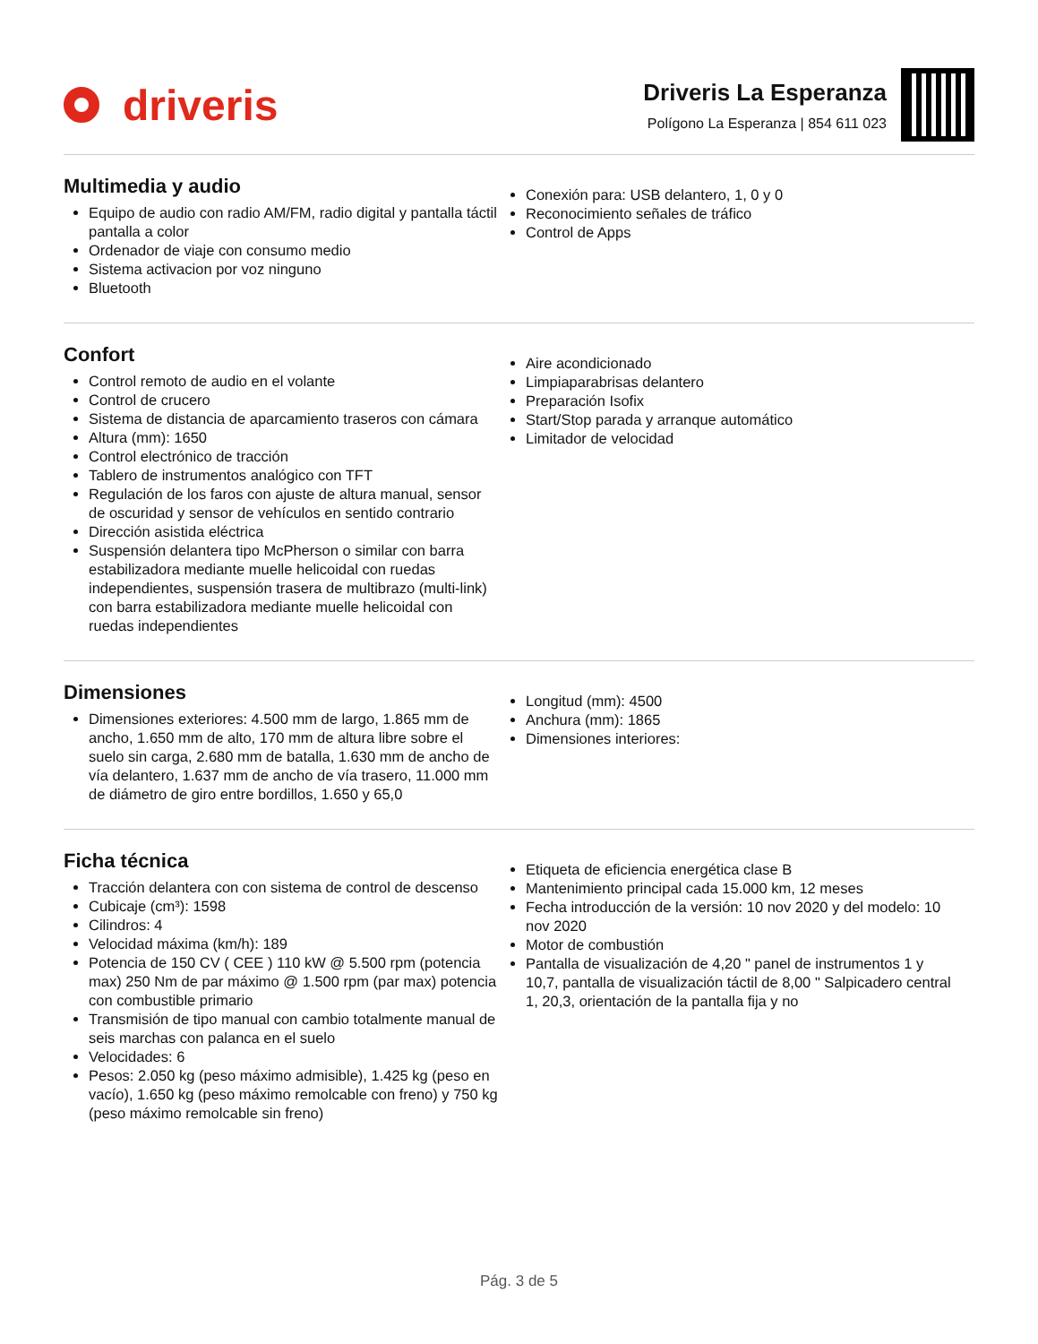driveris
Driveris La Esperanza
Polígono La Esperanza | 854 611 023
Multimedia y audio
Equipo de audio con radio AM/FM, radio digital y pantalla táctil pantalla a color
Ordenador de viaje con consumo medio
Sistema activacion por voz ninguno
Bluetooth
Conexión para: USB delantero, 1, 0 y 0
Reconocimiento señales de tráfico
Control de Apps
Confort
Control remoto de audio en el volante
Control de crucero
Sistema de distancia de aparcamiento traseros con cámara
Altura (mm): 1650
Control electrónico de tracción
Tablero de instrumentos analógico con TFT
Regulación de los faros con ajuste de altura manual, sensor de oscuridad y sensor de vehículos en sentido contrario
Dirección asistida eléctrica
Suspensión delantera tipo McPherson o similar con barra estabilizadora mediante muelle helicoidal con ruedas independientes, suspensión trasera de multibrazo (multi-link) con barra estabilizadora mediante muelle helicoidal con ruedas independientes
Aire acondicionado
Limpiaparabrisas delantero
Preparación Isofix
Start/Stop parada y arranque automático
Limitador de velocidad
Dimensiones
Dimensiones exteriores: 4.500 mm de largo, 1.865 mm de ancho, 1.650 mm de alto, 170 mm de altura libre sobre el suelo sin carga, 2.680 mm de batalla, 1.630 mm de ancho de vía delantero, 1.637 mm de ancho de vía trasero, 11.000 mm de diámetro de giro entre bordillos, 1.650 y 65,0
Longitud (mm): 4500
Anchura (mm): 1865
Dimensiones interiores:
Ficha técnica
Tracción delantera con con sistema de control de descenso
Cubicaje (cm³): 1598
Cilindros: 4
Velocidad máxima (km/h): 189
Potencia de 150 CV ( CEE ) 110 kW @ 5.500 rpm (potencia max) 250 Nm de par máximo @ 1.500 rpm (par max) potencia con combustible primario
Transmisión de tipo manual con cambio totalmente manual de seis marchas con palanca en el suelo
Velocidades: 6
Pesos: 2.050 kg (peso máximo admisible), 1.425 kg (peso en vacío), 1.650 kg (peso máximo remolcable con freno) y 750 kg (peso máximo remolcable sin freno)
Etiqueta de eficiencia energética clase B
Mantenimiento principal cada 15.000 km, 12 meses
Fecha introducción de la versión: 10 nov 2020 y del modelo: 10 nov 2020
Motor de combustión
Pantalla de visualización de 4,20 " panel de instrumentos 1 y 10,7, pantalla de visualización táctil de 8,00 " Salpicadero central 1, 20,3, orientación de la pantalla fija y no
Pág. 3 de 5